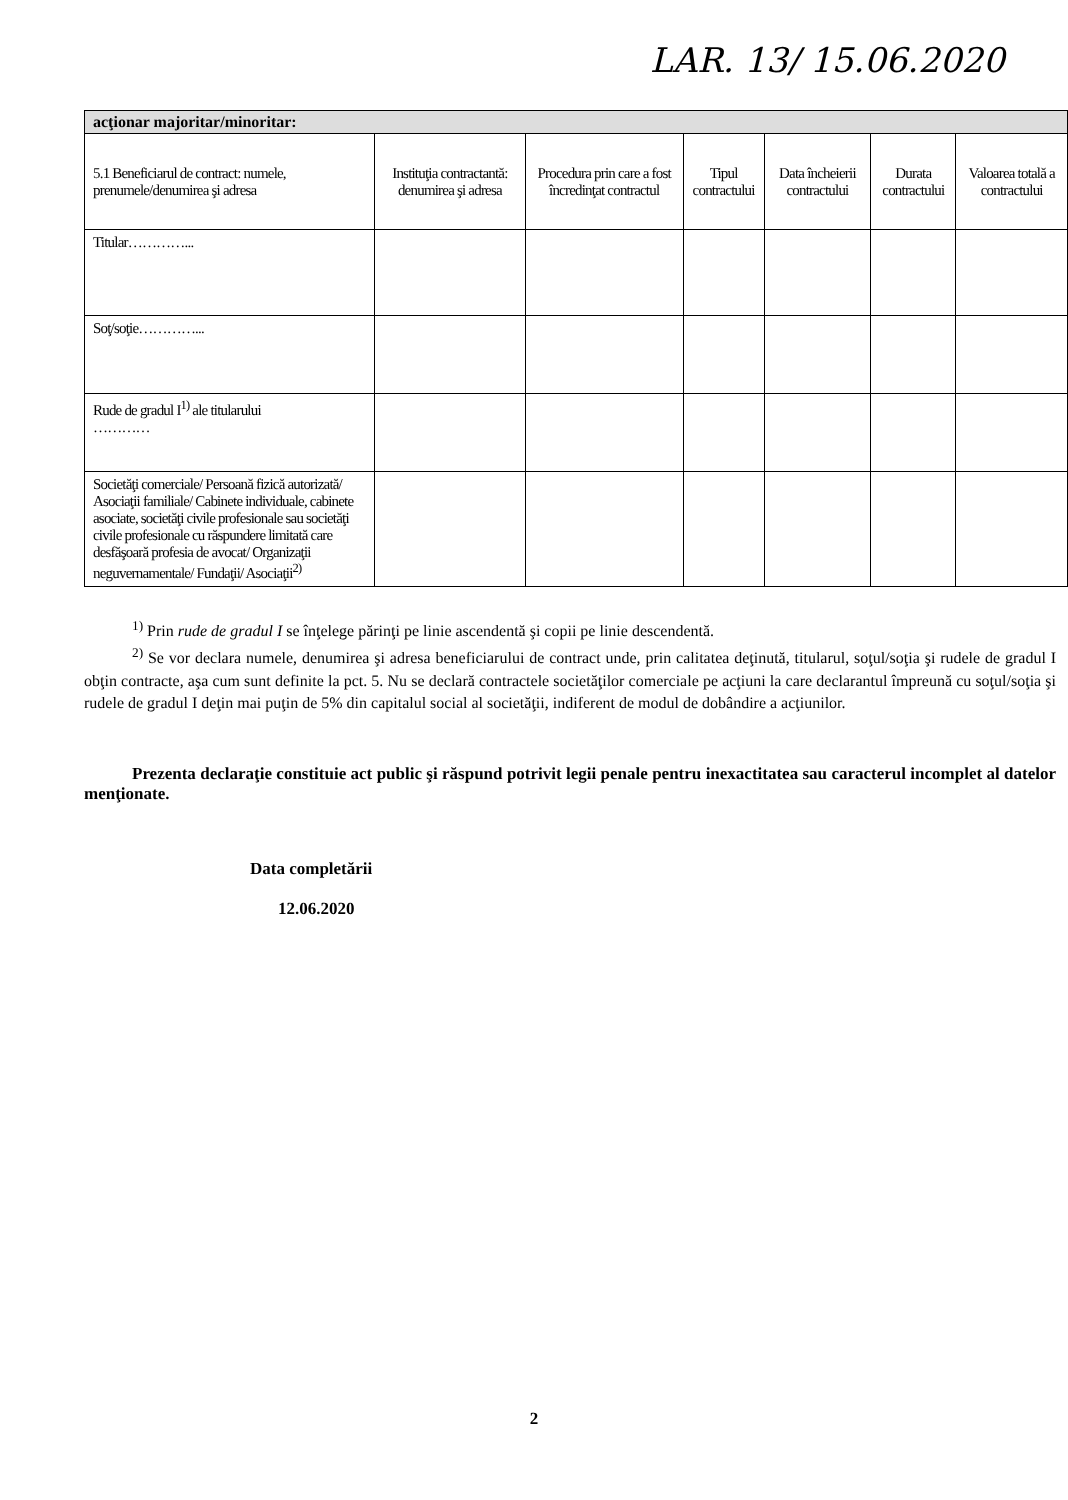LAR. 13/ 15.06.2020
| acţionar majoritar/minoritar: | | | | | | |
| --- | --- | --- | --- | --- | --- | --- |
| 5.1 Beneficiarul de contract: numele, prenumele/denumirea şi adresa | Instituţia contractantă: denumirea şi adresa | Procedura prin care a fost încredinţat contractul | Tipul contractului | Data încheierii contractului | Durata contractului | Valoarea totală a contractului |
| Titular…………... | | | | | | |
| Soţ/soţie…………... | | | | | | |
| Rude de gradul I<sup>1)</sup> ale titularului ………… | | | | | | |
| Societăţi comerciale/ Persoană fizică autorizată/ Asociaţii familiale/ Cabinete individuale, cabinete asociate, societăţi civile profesionale sau societăţi civile profesionale cu răspundere limitată care desfăşoară profesia de avocat/ Organizaţii neguvernamentale/ Fundaţii/ Asociaţii<sup>2)</sup> | | | | | | |
<sup>1)</sup> Prin rude de gradul I se înţelege părinţi pe linie ascendentă şi copii pe linie descendentă.
<sup>2)</sup> Se vor declara numele, denumirea şi adresa beneficiarului de contract unde, prin calitatea deţinută, titularul, soţul/soţia şi rudele de gradul I obţin contracte, aşa cum sunt definite la pct. 5. Nu se declară contractele societăţilor comerciale pe acţiuni la care declarantul împreună cu soţul/soţia şi rudele de gradul I deţin mai puţin de 5% din capitalul social al societăţii, indiferent de modul de dobândire a acţiunilor.
Prezenta declaraţie constituie act public şi răspund potrivit legii penale pentru inexactitatea sau caracterul incomplet al datelor menţionate.
Data completării
12.06.2020
2